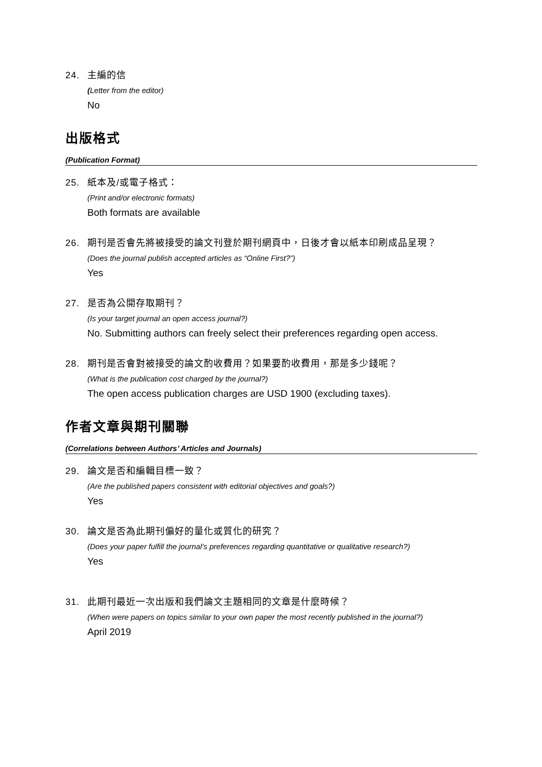24. 主編的信
(Letter from the editor)
No
出版格式
(Publication Format)
25. 紙本及/或電子格式：
(Print and/or electronic formats)
Both formats are available
26. 期刊是否會先將被接受的論文刊登於期刊網頁中，日後才會以紙本印刷成品呈現？
(Does the journal publish accepted articles as “Online First?”)
Yes
27. 是否為公開存取期刊？
(Is your target journal an open access journal?)
No. Submitting authors can freely select their preferences regarding open access.
28. 期刊是否會對被接受的論文酌收費用？如果要酌收費用，那是多少錢呢？
(What is the publication cost charged by the journal?)
The open access publication charges are USD 1900 (excluding taxes).
作者文章與期刊關聯
(Correlations between Authors’ Articles and Journals)
29. 論文是否和編輯目標一致？
(Are the published papers consistent with editorial objectives and goals?)
Yes
30. 論文是否為此期刊偏好的量化或質化的研究？
(Does your paper fulfill the journal’s preferences regarding quantitative or qualitative research?)
Yes
31. 此期刊最近一次出版和我們論文主題相同的文章是什麼時候？
(When were papers on topics similar to your own paper the most recently published in the journal?)
April 2019